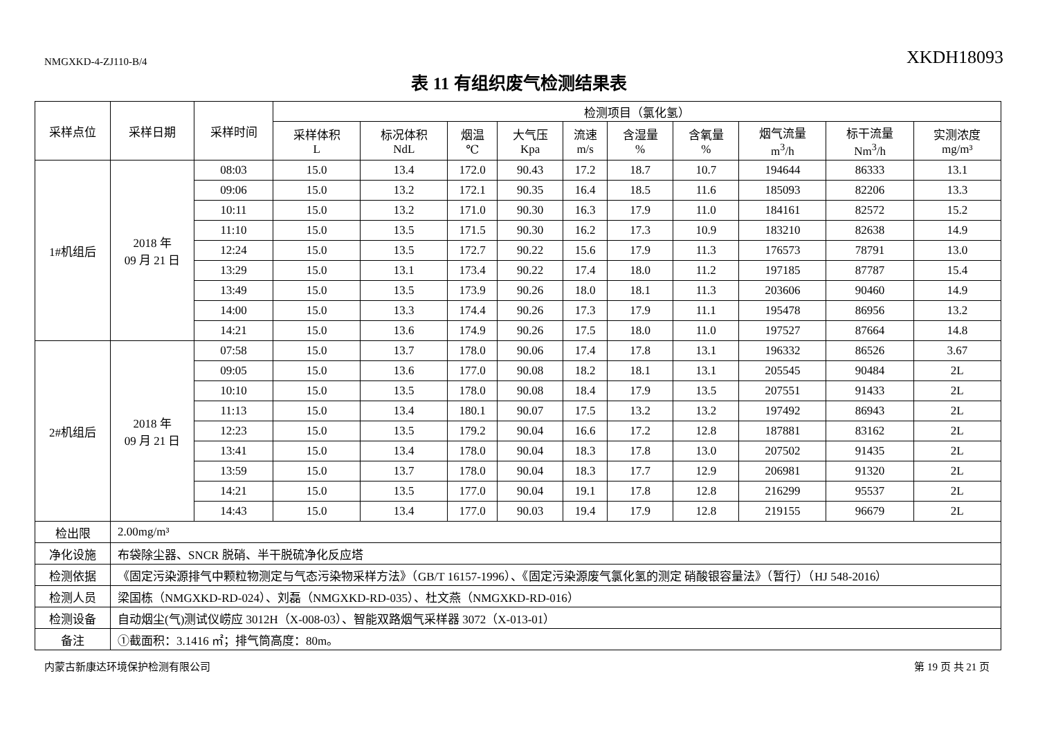NMGXKD-4-ZJ110-B/4 XKDH18093
表 11 有组织废气检测结果表
| 采样点位 | 采样日期 | 采样时间 | 检测项目（氯化氢） | | | | | | | | | |
| --- | --- | --- | --- | --- | --- | --- | --- | --- | --- | --- | --- | --- |
| | | | 采样体积 L | 标况体积 NdL | 烟温 ℃ | 大气压 Kpa | 流速 m/s | 含湿量 % | 含氧量 % | 烟气流量 m<sup>3</sup>/h | 标干流量 Nm<sup>3</sup>/h | 实测浓度 mg/m³ |
| 1#机组后 | 2018 年 09 月 21 日 | 08:03 | 15.0 | 13.4 | 172.0 | 90.43 | 17.2 | 18.7 | 10.7 | 194644 | 86333 | 13.1 |
| | | 09:06 | 15.0 | 13.2 | 172.1 | 90.35 | 16.4 | 18.5 | 11.6 | 185093 | 82206 | 13.3 |
| | | 10:11 | 15.0 | 13.2 | 171.0 | 90.30 | 16.3 | 17.9 | 11.0 | 184161 | 82572 | 15.2 |
| | | 11:10 | 15.0 | 13.5 | 171.5 | 90.30 | 16.2 | 17.3 | 10.9 | 183210 | 82638 | 14.9 |
| | | 12:24 | 15.0 | 13.5 | 172.7 | 90.22 | 15.6 | 17.9 | 11.3 | 176573 | 78791 | 13.0 |
| | | 13:29 | 15.0 | 13.1 | 173.4 | 90.22 | 17.4 | 18.0 | 11.2 | 197185 | 87787 | 15.4 |
| | | 13:49 | 15.0 | 13.5 | 173.9 | 90.26 | 18.0 | 18.1 | 11.3 | 203606 | 90460 | 14.9 |
| | | 14:00 | 15.0 | 13.3 | 174.4 | 90.26 | 17.3 | 17.9 | 11.1 | 195478 | 86956 | 13.2 |
| | | 14:21 | 15.0 | 13.6 | 174.9 | 90.26 | 17.5 | 18.0 | 11.0 | 197527 | 87664 | 14.8 |
| 2#机组后 | 2018 年 09 月 21 日 | 07:58 | 15.0 | 13.7 | 178.0 | 90.06 | 17.4 | 17.8 | 13.1 | 196332 | 86526 | 3.67 |
| | | 09:05 | 15.0 | 13.6 | 177.0 | 90.08 | 18.2 | 18.1 | 13.1 | 205545 | 90484 | 2L |
| | | 10:10 | 15.0 | 13.5 | 178.0 | 90.08 | 18.4 | 17.9 | 13.5 | 207551 | 91433 | 2L |
| | | 11:13 | 15.0 | 13.4 | 180.1 | 90.07 | 17.5 | 13.2 | 13.2 | 197492 | 86943 | 2L |
| | | 12:23 | 15.0 | 13.5 | 179.2 | 90.04 | 16.6 | 17.2 | 12.8 | 187881 | 83162 | 2L |
| | | 13:41 | 15.0 | 13.4 | 178.0 | 90.04 | 18.3 | 17.8 | 13.0 | 207502 | 91435 | 2L |
| | | 13:59 | 15.0 | 13.7 | 178.0 | 90.04 | 18.3 | 17.7 | 12.9 | 206981 | 91320 | 2L |
| | | 14:21 | 15.0 | 13.5 | 177.0 | 90.04 | 19.1 | 17.8 | 12.8 | 216299 | 95537 | 2L |
| | | 14:43 | 15.0 | 13.4 | 177.0 | 90.03 | 19.4 | 17.9 | 12.8 | 219155 | 96679 | 2L |
| 检出限 | 2.00mg/m³ | | | | | | | | | | | |
| 净化设施 | 布袋除尘器、SNCR 脱硝、半干脱硫净化反应塔 | | | | | | | | | | | |
| 检测依据 | 《固定污染源排气中颗粒物测定与气态污染物采样方法》（GB/T 16157-1996）、《固定污染源废气氯化氢的测定 硝酸银容量法》（暂行）（HJ 548-2016） | | | | | | | | | | | |
| 检测人员 | 梁国栋（NMGXKD-RD-024）、刘磊（NMGXKD-RD-035）、杜文燕（NMGXKD-RD-016） | | | | | | | | | | | |
| 检测设备 | 自动烟尘(气)测试仪崂应 3012H（X-008-03）、智能双路烟气采样器 3072（X-013-01） | | | | | | | | | | | |
| 备注 | ①截面积：3.1416 ㎡；排气筒高度：80m。 | | | | | | | | | | | |
内蒙古新康达环境保护检测有限公司 第 19 页 共 21 页